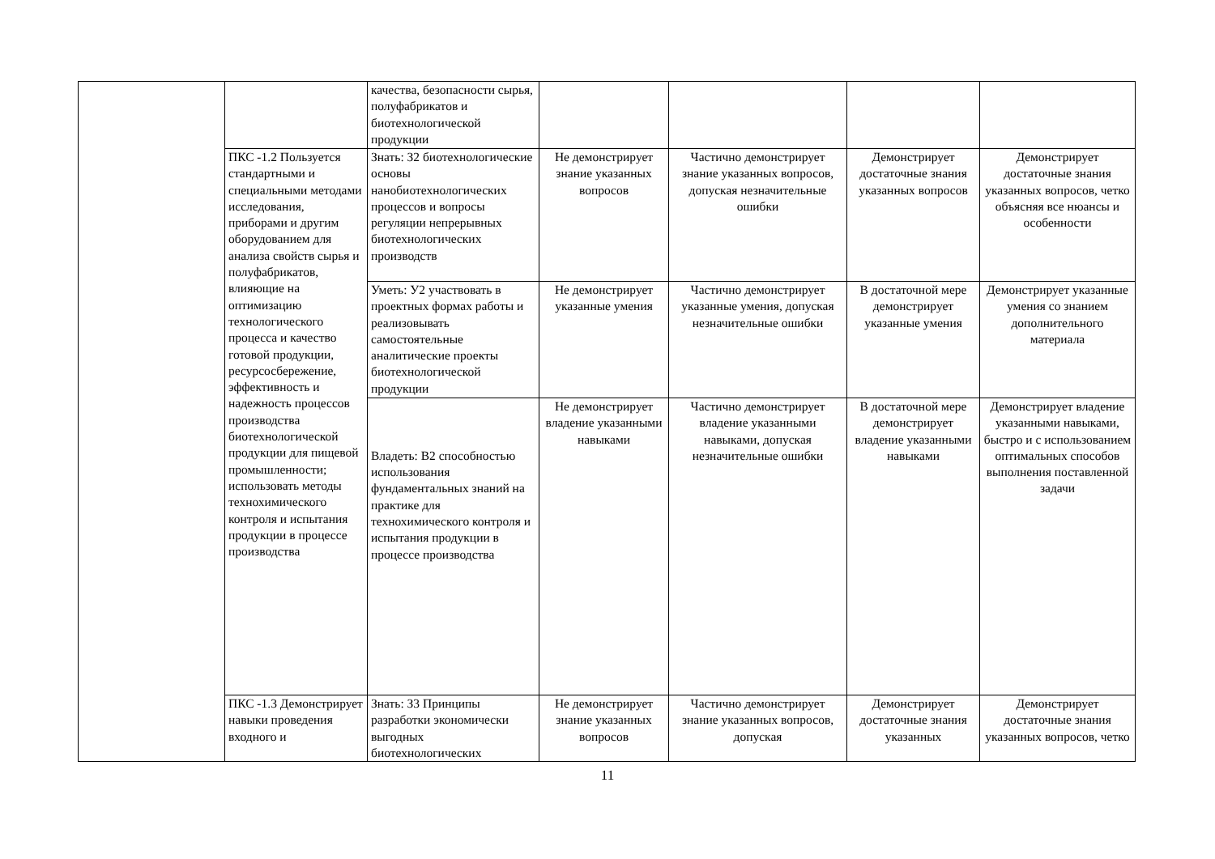| | | качества, безопасности сырья, полуфабрикатов и биотехнологической продукции | | | | |
| | ПКС -1.2 Пользуется стандартными и специальными методами исследования, приборами и другим оборудованием для анализа свойств сырья и полуфабрикатов, влияющие на оптимизацию технологического процесса и качество готовой продукции, ресурсосбережение, эффективность и надежность процессов производства биотехнологической продукции для пищевой промышленности; использовать методы технохимического контроля и испытания продукции в процессе производства | Знать: З2 биотехнологические основы нанобиотехнологических процессов и вопросы регуляции непрерывных биотехнологических производств | Не демонстрирует знание указанных вопросов | Частично демонстрирует знание указанных вопросов, допуская незначительные ошибки | Демонстрирует достаточные знания указанных вопросов | Демонстрирует достаточные знания указанных вопросов, четко объясняя все нюансы и особенности |
| | | Уметь: У2 участвовать в проектных формах работы и реализовывать самостоятельные аналитические проекты биотехнологической продукции | Не демонстрирует указанные умения | Частично демонстрирует указанные умения, допуская незначительные ошибки | В достаточной мере демонстрирует указанные умения | Демонстрирует указанные умения со знанием дополнительного материала |
| | | Владеть: В2 способностью использования фундаментальных знаний на практике для технохимического контроля и испытания продукции в процессе производства | Не демонстрирует владение указанными навыками | Частично демонстрирует владение указанными навыками, допуская незначительные ошибки | В достаточной мере демонстрирует владение указанными навыками | Демонстрирует владение указанными навыками, быстро и с использованием оптимальных способов выполнения поставленной задачи |
| | ПКС -1.3 Демонстрирует навыки проведения входного и | Знать: З3 Принципы разработки экономически выгодных биотехнологических | Не демонстрирует знание указанных вопросов | Частично демонстрирует знание указанных вопросов, допуская | Демонстрирует достаточные знания указанных | Демонстрирует достаточные знания указанных вопросов, четко |
11